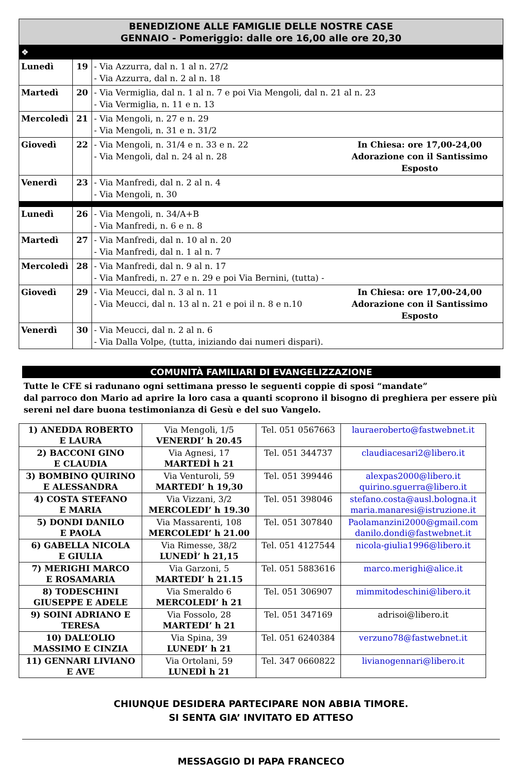| BENEDIZIONE ALLE FAMIGLIE DELLE NOSTRE CASE GENNAIO - Pomeriggio: dalle ore 16,00 alle ore 20,30 | | | |
| ❖ | | | |
| Lunedì | 19 | - Via Azzurra, dal n. 1 al n. 27/2 - Via Azzurra, dal n. 2 al n. 18 | |
| Martedì | 20 | - Via Vermiglia, dal n. 1 al n. 7 e poi Via Mengoli, dal n. 21 al n. 23 - Via Vermiglia, n. 11 e n. 13 | |
| Mercoledì | 21 | - Via Mengoli, n. 27 e n. 29 - Via Mengoli, n. 31 e n. 31/2 | |
| Giovedì | 22 | - Via Mengoli, n. 31/4 e n. 33 e n. 22 - Via Mengoli, dal n. 24 al n. 28 | In Chiesa: ore 17,00-24,00 Adorazione con il Santissimo Esposto |
| Venerdì | 23 | - Via Manfredi, dal n. 2 al n. 4 - Via Mengoli, n. 30 | |
| Lunedì | 26 | - Via Mengoli, n. 34/A+B - Via Manfredi, n. 6 e n. 8 | |
| Martedì | 27 | - Via Manfredi, dal n. 10 al n. 20 - Via Manfredi, dal n. 1 al n. 7 | |
| Mercoledì | 28 | - Via Manfredi, dal n. 9 al n. 17 - Via Manfredi, n. 27 e n. 29 e poi Via Bernini, (tutta) - | |
| Giovedì | 29 | - Via Meucci, dal n. 3 al n. 11 - Via Meucci, dal n. 13 al n. 21 e poi il n. 8 e n.10 | In Chiesa: ore 17,00-24,00 Adorazione con il Santissimo Esposto |
| Venerdì | 30 | - Via Meucci, dal n. 2 al n. 6 - Via Dalla Volpe, (tutta, iniziando dai numeri dispari). | |
COMUNITÀ FAMILIARI DI EVANGELIZZAZIONE
Tutte le CFE si radunano ogni settimana presso le seguenti coppie di sposi “mandate”
dal parroco don Mario ad aprire la loro casa a quanti scoprono il bisogno di preghiera per essere più sereni nel dare buona testimonianza di Gesù e del suo Vangelo.
| 1) ANEDDA ROBERTO E LAURA | Via Mengoli, 1/5 VENERDI’ h 20.45 | Tel. 051 0567663 | lauraeroberto@fastwebnet.it |
| 2) BACCONI GINO E CLAUDIA | Via Agnesi, 17 MARTEDÌ h 21 | Tel. 051 344737 | claudiacesari2@libero.it |
| 3) BOMBINO QUIRINO E ALESSANDRA | Via Venturoli, 59 MARTEDI’ h 19,30 | Tel. 051 399446 | alexpas2000@libero.it quirino.sguerra@libero.it |
| 4) COSTA STEFANO E MARIA | Via Vizzani, 3/2 MERCOLEDI’ h 19.30 | Tel. 051 398046 | stefano.costa@ausl.bologna.it maria.manaresi@istruzione.it |
| 5) DONDI DANILO E PAOLA | Via Massarenti, 108 MERCOLEDI’ h 21.00 | Tel. 051 307840 | Paolamanzini2000@gmail.com danilo.dondi@fastwebnet.it |
| 6) GABELLA NICOLA E GIULIA | Via Rimesse, 38/2 LUNEDÌ’ h 21,15 | Tel. 051 4127544 | nicola-giulia1996@libero.it |
| 7) MERIGHI MARCO E ROSAMARIA | Via Garzoni, 5 MARTEDI’ h 21.15 | Tel. 051 5883616 | marco.merighi@alice.it |
| 8) TODESCHINI GIUSEPPE E ADELE | Via Smeraldo 6 MERCOLEDI’ h 21 | Tel. 051 306907 | mimmitodeschini@libero.it |
| 9) SOINI ADRIANO E TERESA | Via Fossolo, 28 MARTEDI’ h 21 | Tel. 051 347169 | adrisoi@libero.it |
| 10) DALL’OLIO MASSIMO E CINZIA | Via Spina, 39 LUNEDI’ h 21 | Tel. 051 6240384 | verzuno78@fastwebnet.it |
| 11) GENNARI LIVIANO E AVE | Via Ortolani, 59 LUNEDÌ h 21 | Tel. 347 0660822 | livianogennari@libero.it |
CHIUNQUE DESIDERA PARTECIPARE NON ABBIA TIMORE.
SI SENTA GIA’ INVITATO ED ATTESO
MESSAGGIO DI PAPA FRANCECO